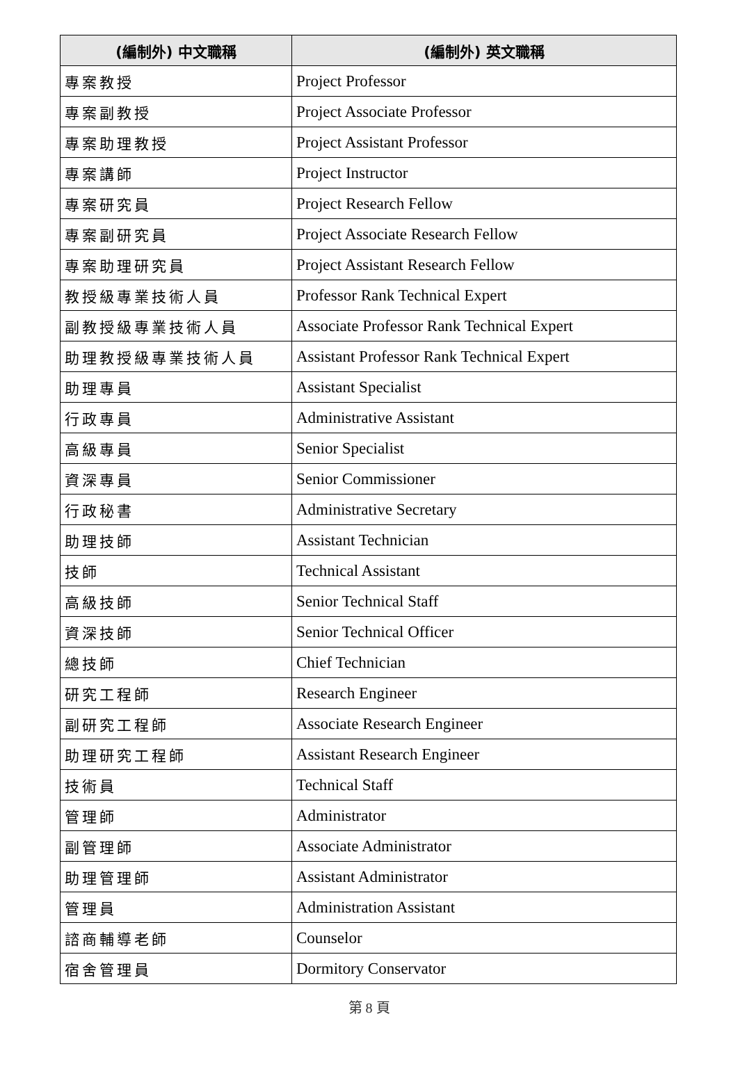| (編制外) 中文職稱 | (編制外) 英文職稱 |
| --- | --- |
| 專案教授 | Project Professor |
| 專案副教授 | Project Associate Professor |
| 專案助理教授 | Project Assistant Professor |
| 專案講師 | Project Instructor |
| 專案研究員 | Project Research Fellow |
| 專案副研究員 | Project Associate Research Fellow |
| 專案助理研究員 | Project Assistant Research Fellow |
| 教授級專業技術人員 | Professor Rank Technical Expert |
| 副教授級專業技術人員 | Associate Professor Rank Technical Expert |
| 助理教授級專業技術人員 | Assistant Professor Rank Technical Expert |
| 助理專員 | Assistant Specialist |
| 行政專員 | Administrative Assistant |
| 高級專員 | Senior Specialist |
| 資深專員 | Senior Commissioner |
| 行政秘書 | Administrative Secretary |
| 助理技師 | Assistant Technician |
| 技師 | Technical Assistant |
| 高級技師 | Senior Technical Staff |
| 資深技師 | Senior Technical Officer |
| 總技師 | Chief Technician |
| 研究工程師 | Research Engineer |
| 副研究工程師 | Associate Research Engineer |
| 助理研究工程師 | Assistant Research Engineer |
| 技術員 | Technical Staff |
| 管理師 | Administrator |
| 副管理師 | Associate Administrator |
| 助理管理師 | Assistant Administrator |
| 管理員 | Administration Assistant |
| 諮商輔導老師 | Counselor |
| 宿舍管理員 | Dormitory Conservator |
第 8 頁